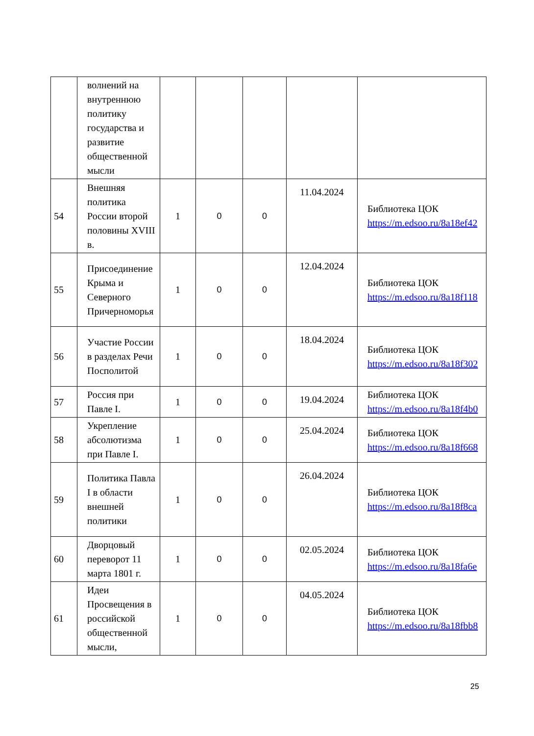| | волнений на внутреннюю политику государства и развитие общественной мысли | | | | | |
| 54 | Внешняя политика России второй половины XVIII в. | 1 | 0 | 0 | 11.04.2024 | Библиотека ЦОК https://m.edsoo.ru/8a18ef42 |
| 55 | Присоединение Крыма и Северного Причерноморья | 1 | 0 | 0 | 12.04.2024 | Библиотека ЦОК https://m.edsoo.ru/8a18f118 |
| 56 | Участие России в разделах Речи Посполитой | 1 | 0 | 0 | 18.04.2024 | Библиотека ЦОК https://m.edsoo.ru/8a18f302 |
| 57 | Россия при Павле I. | 1 | 0 | 0 | 19.04.2024 | Библиотека ЦОК https://m.edsoo.ru/8a18f4b0 |
| 58 | Укрепление абсолютизма при Павле I. | 1 | 0 | 0 | 25.04.2024 | Библиотека ЦОК https://m.edsoo.ru/8a18f668 |
| 59 | Политика Павла I в области внешней политики | 1 | 0 | 0 | 26.04.2024 | Библиотека ЦОК https://m.edsoo.ru/8a18f8ca |
| 60 | Дворцовый переворот 11 марта 1801 г. | 1 | 0 | 0 | 02.05.2024 | Библиотека ЦОК https://m.edsoo.ru/8a18fa6e |
| 61 | Идеи Просвещения в российской общественной мысли, | 1 | 0 | 0 | 04.05.2024 | Библиотека ЦОК https://m.edsoo.ru/8a18fbb8 |
25